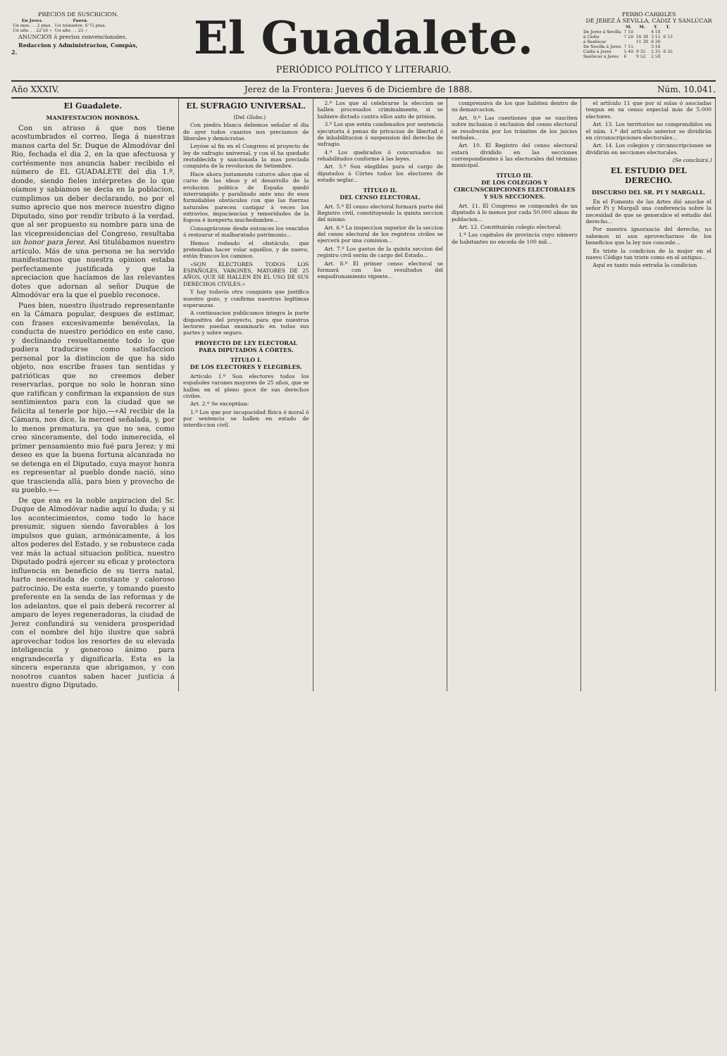PRECIOS DE SUSCRICION.
| En Jerez. | Fuera. |
| --- | --- |
| Un mes. . . 2 ptas. | Un trimestre. 6'75 ptas. |
| Un año. . . 22'50 » | Un año. . . 25 » |
ANUNCIOS á precios convencionales.
Redaccion y Administracion, Compás, 2.
El Guadalete.
PERIÓDICO POLÍTICO Y LITERARIO.
FERRO-CARRILES
DE JEREZ Á SEVILLA, CÁDIZ Y SANLÚCAR
| | M. | M. | T. | T. |
| --- | --- | --- | --- | --- |
| De Jerez á Sevilla | 7 10 | | 4 18 | |
| á Cádiz | 7 20 | 10 38 | 3 15 | 6 13 |
| á Sanlúcar | | 11 38 | 6 30 | |
| De Sevilla á Jerez | 7 15 | | 3 16 | |
| Cádiz á Jerez | 5 40 | 9 35 | 2 35 | 6 35 |
| Sanlúcar á Jerez | 6 | 9 52 | 2 58 | |
Año XXXIV. Jerez de la Frontera: Jueves 6 de Diciembre de 1888. Núm. 10.041.
El Guadalete.
MANIFESTACION HONROSA.
Con un atraso á que nos tiene acostumbrados el correo, llega á nuestras manos carta del Sr. Duque de Almodóvar del Rio, fechada el dia 2, en la que afectuosa y cortésmente nos anuncia haber recibido el número de EL GUADALETE del dia 1.º, donde, siendo fieles intérpretes de lo que oíamos y sabíamos se decia en la poblacion, cumplimos un deber declarando, no por el sumo aprecio que nos merece nuestro digno Diputado, sino por rendir tributo á la verdad, que al ser propuesto su nombre para una de las vicepresidencias del Congreso, resultaba un honor para Jerez. Así titulábamos nuestro artículo. Más de una persona se ha servido manifestarnos que nuestra opinion estaba perfectamente justificada y que la apreciacion que hacíamos de las relevantes dotes que adornan al señor Duque de Almodóvar era la que el pueblo reconoce.
Pues bien, nuestro ilustrado representante en la Cámara popular, despues de estimar, con frases excesivamente benévolas, la conducta de nuestro periódico en este caso, y declinando resueltamente todo lo que pudiera traducirse como satisfaccion personal por la distincion de que ha sido objeto, nos escribe frases tan sentidas y patrióticas que no creemos deber reservarlas, porque no solo le honran sino que ratifican y confirman la expansion de sus sentimientos para con la ciudad que se felicita al tenerle por hijo.—«Al recibir de la Cámara, nos dice, la merced señalada, y, por lo menos prematura, ya que no sea, como creo sinceramente, del todo inmerecida, el primer pensamiento mio fué para Jerez; y mi deseo es que la buena fortuna alcanzada no se detenga en el Diputado, cuya mayor honra es representar al pueblo donde nació, sino que trascienda allá, para bien y provecho de su pueblo.»—
De que esa es la noble aspiracion del Sr. Duque de Almodóvar nadie aquí lo duda; y si los acontecimientos, como todo lo hace presumir, siguen siendo favorables á los impulsos que guian, armónicamente, á los altos poderes del Estado, y se robustece cada vez más la actual situacion política, nuestro Diputado podrá ejercer su eficaz y protectora influencia en beneficio de su tierra natal, harto necesitada de constante y caloroso patrocinio. De esta suerte, y tomando puesto preferente en la senda de las reformas y de los adelantos, que el país deberá recorrer al amparo de leyes regeneradoras, la ciudad de Jerez confundirá su venidera prosperidad con el nombre del hijo ilustre que sabrá aprovechar todos los resortes de su elevada inteligencia y generoso ánimo para engrandecerla y dignificarla. Esta es la sincera esperanza que abrigamos, y con nosotros cuantos saben hacer justicia á nuestro digno Diputado.
EL SUFRAGIO UNIVERSAL.
(Del Globo.)
Con piedra blanca debemos señalar el dia de ayer todos cuantos nos preciamos de liberales y demócratas.
Leyóse al fin en el Congreso el proyecto de ley de sufragio universal, y con él ha quedado restablecida y sancionada la mas preciada conquista de la revolucion de Setiembre.
Hace ahora justamente catorce años que el curso de las ideas y el desarrollo de la evolucion politica de España quedó interrumpido y paralizado ante uno de esos formidables obstáculos con que las fuerzas naturales parecen castigar á veces los extravios, impaciencias y temeridades de la fogosa é inexperta muchedumbre...
Consagráronse desde entonces los vencidos á restaurar el malbaratado patrimonio...
Hemos rodeado el obstáculo, que pretendian hacer volar aquellos, y de nuevo, están francos los caminos.
«SON ELECTORES TODOS LOS ESPAÑOLES, VARONES, MAYORES DE 25 AÑOS, QUE SE HALLEN EN EL USO DE SUS DERECHOS CIVILES.»
Y hay todavía otra conquista que justifica nuestro gozo, y confirma nuestras legítimas esperanzas.
A continuacion publicamos íntegra la parte dispositiva del proyecto, para que nuestros lectores puedan examinarlo en todas sus partes y sobre seguro.
PROYECTO DE LEY ELECTORAL
PARA DIPUTADOS Á CÓRTES.
TÍTULO I.
DE LOS ELECTORES Y ELEGIBLES.
Artículo 1.º Son electores todos los españoles varones mayores de 25 años, que se hallen en el pleno goce de sus derechos civiles.
Art. 2.º Se exceptúan:
1.º Los que por incapacidad física ó moral ó por sentencia se hallen en estado de interdiccion civil.
2.º Los que al celebrarse la eleccion se hallen procesados criminalmente, si se hubiere dictado contra ellos auto de prision.
3.º Los que estén condenados por sentencia ejecutoria á penas de privacion de libertad ó de inhabilitacion ó suspension del derecho de sufragio.
4.º Los quebrados ó concursados no rehabilitados conforme á las leyes.
Art. 3.º Son elegibles para el cargo de diputados á Córtes todos los electores de estado seglar...
TÍTULO II.
DEL CENSO ELECTORAL.
Art. 5.º El censo electoral formará parte del Registro civil, constituyendo la quinta seccion del mismo.
Art. 6.º La inspeccion superior de la seccion del censo electoral de los registros civiles se ejercerá por una comision...
Art. 7.º Los gastos de la quinta seccion del registro civil serán de cargo del Estado...
Art. 8.º El primer censo electoral se formará con los resultados del empadronamiento vigente...
comprensiva de los que habiten dentro de su demarcacion.
Art. 9.º Las cuestiones que se susciten sobre inclusion ó exclusion del censo electoral se resolverán por los trámites de los juicios verbales...
Art. 10. El Registro del censo electoral estará dividido en las secciones correspondientes á las electorales del término municipal.
TÍTULO III.
DE LOS COLEGIOS Y CIRCUNSCRIPCIONES ELECTORALES Y SUS SECCIONES.
Art. 11. El Congreso se compondrá de un diputado á lo menos por cada 50.000 almas de poblacion...
Art. 12. Constituirán colegio electoral:
1.º Las capitales de provincia cuyo número de habitantes no exceda de 100 mil...
el artículo 11 que por sí solas ó asociadas tengan en su censo especial más de 5.000 electores.
Art. 13. Los territorios no comprendidos en el núm. 1.º del artículo anterior se dividirán en circunscripciones electorales...
Art. 14. Los colegios y circunscripciones se dividirán en secciones electorales.
(Se concluirá.)
EL ESTUDIO DEL DERECHO.
DISCURSO DEL SR. PI Y MARGALL.
En el Fomento de las Artes dió anoche el señor Pi y Margall una conferencia sobre la necesidad de que se generalice el estudio del derecho...
Por nuestra ignorancia del derecho, no sabemos ni aun aprovecharnos de los beneficios que la ley nos concede...
Es triste la condicion de la mujer en el nuevo Código tan triste como en el antiguo...
Aquí es tanto más extraña la condicion